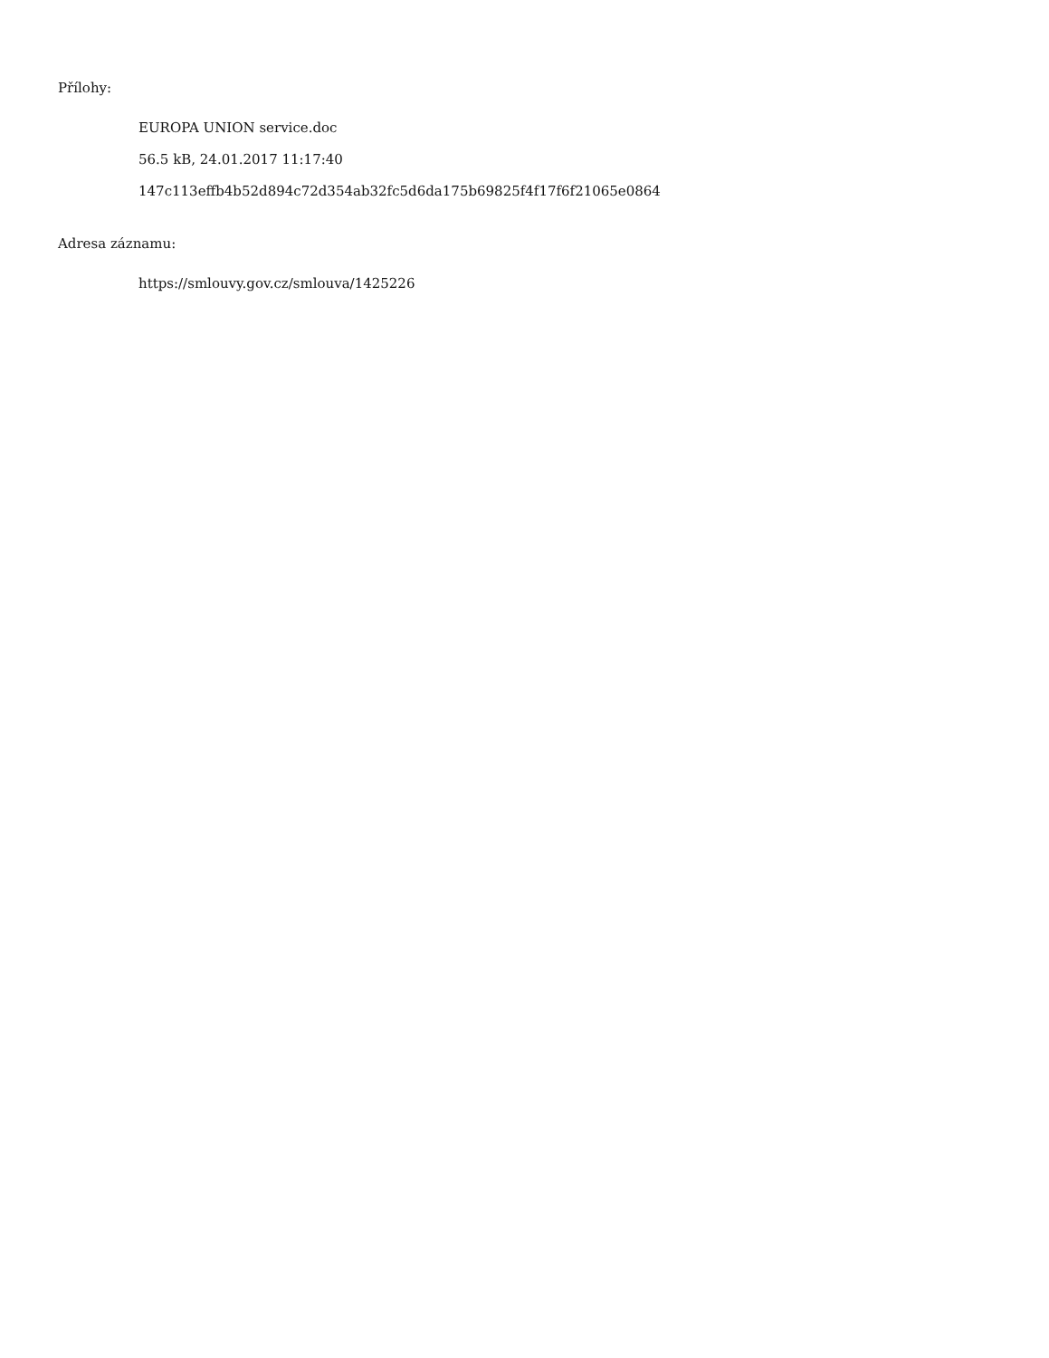Přílohy:
EUROPA UNION service.doc
56.5 kB, 24.01.2017 11:17:40
147c113effb4b52d894c72d354ab32fc5d6da175b69825f4f17f6f21065e0864
Adresa záznamu:
https://smlouvy.gov.cz/smlouva/1425226